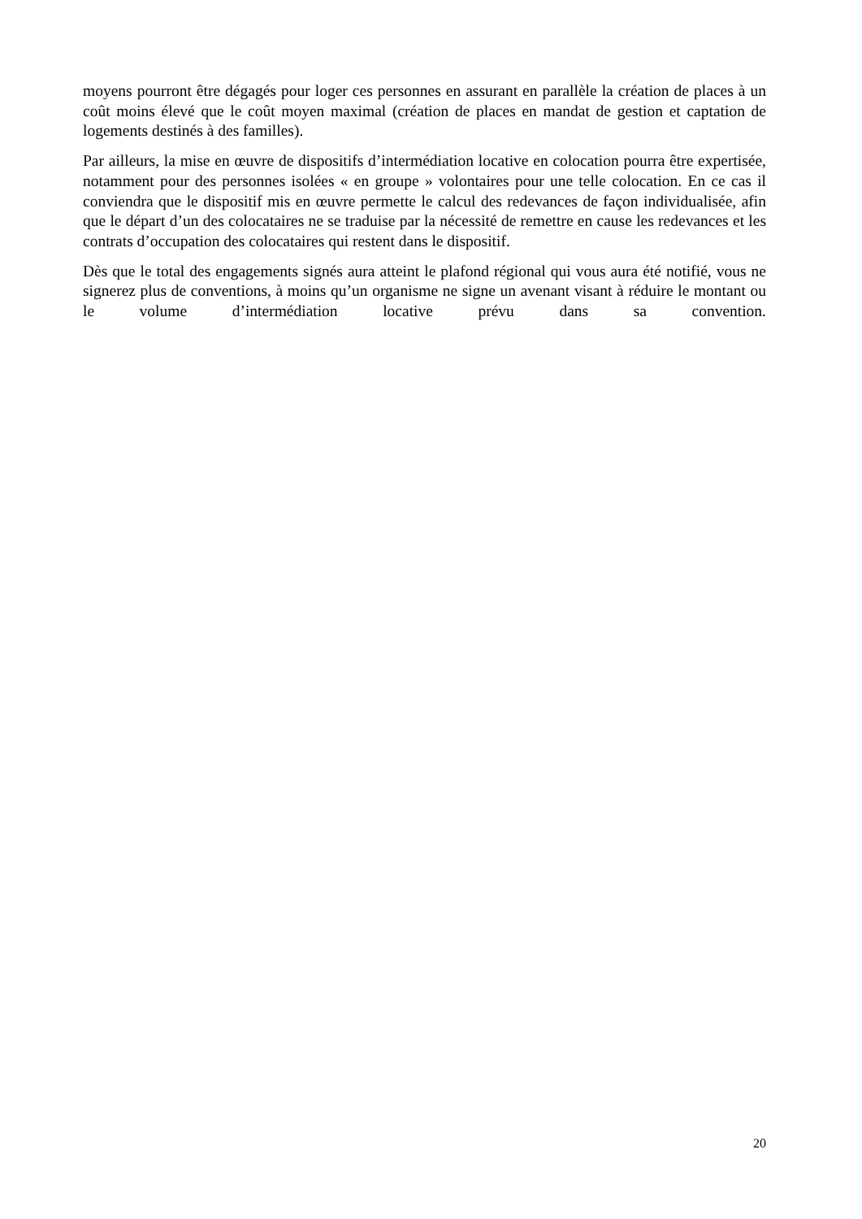moyens pourront être dégagés pour loger ces personnes en assurant en parallèle la création de places à un coût moins élevé que le coût moyen maximal (création de places en mandat de gestion et captation de logements destinés à des familles).
Par ailleurs, la mise en œuvre de dispositifs d’intermédiation locative en colocation pourra être expertisée, notamment pour des personnes isolées « en groupe » volontaires pour une telle colocation. En ce cas il conviendra que le dispositif mis en œuvre permette le calcul des redevances de façon individualisée, afin que le départ d’un des colocataires ne se traduise par la nécessité de remettre en cause les redevances et les contrats d’occupation des colocataires qui restent dans le dispositif.
Dès que le total des engagements signés aura atteint le plafond régional qui vous aura été notifié, vous ne signerez plus de conventions, à moins qu’un organisme ne signe un avenant visant à réduire le montant ou le volume d’intermédiation locative prévu dans sa convention.
20